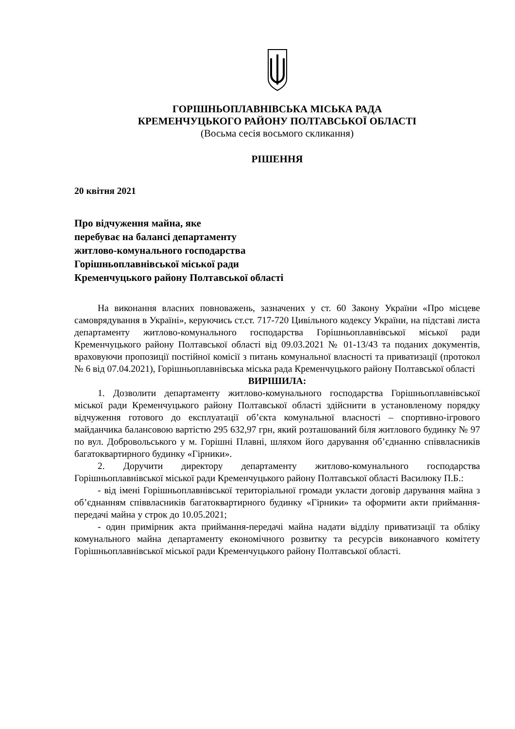ГОРІШНЬОПЛАВНІВСЬКА МІСЬКА РАДА
КРЕМЕНЧУЦЬКОГО РАЙОНУ ПОЛТАВСЬКОЇ ОБЛАСТІ
(Восьма сесія восьмого скликання)
РІШЕННЯ
20 квітня 2021
Про відчуження майна, яке
перебуває на балансі департаменту
житлово-комунального господарства
Горішньоплавнівської міської ради
Кременчуцького району Полтавської області
На виконання власних повноважень, зазначених у ст. 60 Закону України «Про місцеве самоврядування в Україні», керуючись ст.ст. 717-720 Цивільного кодексу України, на підставі листа департаменту житлово-комунального господарства Горішньоплавнівської міської ради Кременчуцького району Полтавської області від 09.03.2021 № 01-13/43 та поданих документів, враховуючи пропозиції постійної комісії з питань комунальної власності та приватизації (протокол № 6 від 07.04.2021), Горішньоплавнівська міська рада Кременчуцького району Полтавської області
ВИРІШИЛА:
1. Дозволити департаменту житлово-комунального господарства Горішньоплавнівської міської ради Кременчуцького району Полтавської області здійснити в установленому порядку відчуження готового до експлуатації об’єкта комунальної власності – спортивно-ігрового майданчика балансовою вартістю 295 632,97 грн, який розташований біля житлового будинку № 97 по вул. Добровольського у м. Горішні Плавні, шляхом його дарування об’єднанню співвласників багатоквартирного будинку «Гірники».
2. Доручити директору департаменту житлово-комунального господарства Горішньоплавнівської міської ради Кременчуцького району Полтавської області Василюку П.Б.:
- від імені Горішньоплавнівської територіальної громади укласти договір дарування майна з об’єднанням співвласників багатоквартирного будинку «Гірники» та оформити акти приймання-передачі майна у строк до 10.05.2021;
- один примірник акта приймання-передачі майна надати відділу приватизації та обліку комунального майна департаменту економічного розвитку та ресурсів виконавчого комітету Горішньоплавнівської міської ради Кременчуцького району Полтавської області.